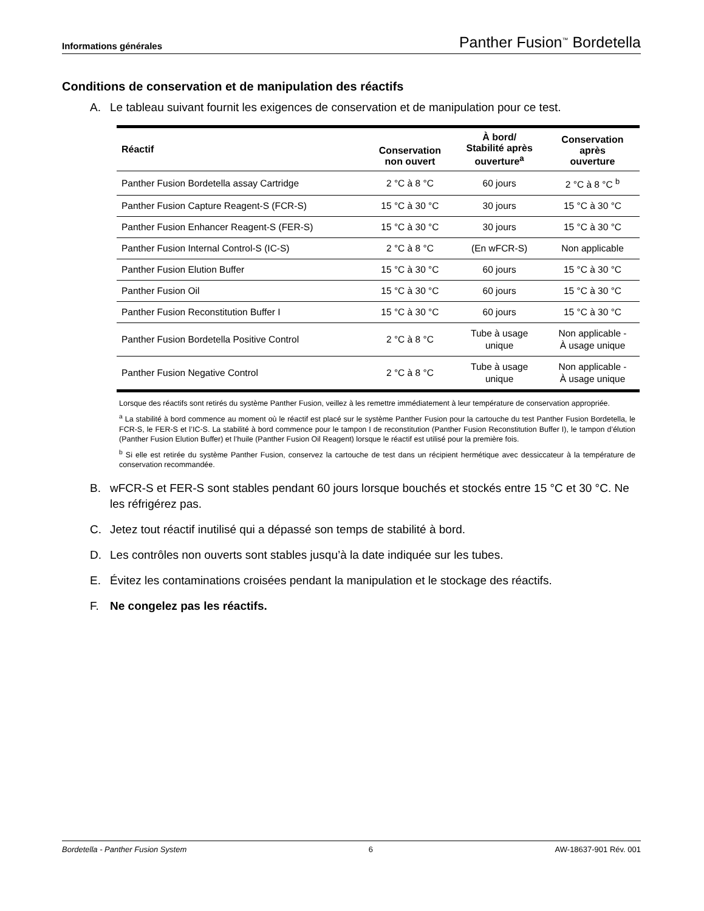Informations générales Panther Fusion<sup>™</sup> Bordetella
Conditions de conservation et de manipulation des réactifs
A. Le tableau suivant fournit les exigences de conservation et de manipulation pour ce test.
| Réactif | Conservation non ouvert | À bord/ Stabilité après ouverture<sup>a</sup> | Conservation après ouverture |
| --- | --- | --- | --- |
| Panther Fusion Bordetella assay Cartridge | 2 °C à 8 °C | 60 jours | 2 °C à 8 °C <sup>b</sup> |
| Panther Fusion Capture Reagent-S (FCR-S) | 15 °C à 30 °C | 30 jours | 15 °C à 30 °C |
| Panther Fusion Enhancer Reagent-S (FER-S) | 15 °C à 30 °C | 30 jours | 15 °C à 30 °C |
| Panther Fusion Internal Control-S (IC-S) | 2 °C à 8 °C | (En wFCR-S) | Non applicable |
| Panther Fusion Elution Buffer | 15 °C à 30 °C | 60 jours | 15 °C à 30 °C |
| Panther Fusion Oil | 15 °C à 30 °C | 60 jours | 15 °C à 30 °C |
| Panther Fusion Reconstitution Buffer I | 15 °C à 30 °C | 60 jours | 15 °C à 30 °C |
| Panther Fusion Bordetella Positive Control | 2 °C à 8 °C | Tube à usage unique | Non applicable - À usage unique |
| Panther Fusion Negative Control | 2 °C à 8 °C | Tube à usage unique | Non applicable - À usage unique |
Lorsque des réactifs sont retirés du système Panther Fusion, veillez à les remettre immédiatement à leur température de conservation appropriée.
<sup>a</sup> La stabilité à bord commence au moment où le réactif est placé sur le système Panther Fusion pour la cartouche du test Panther Fusion Bordetella, le FCR-S, le FER-S et l’IC-S. La stabilité à bord commence pour le tampon I de reconstitution (Panther Fusion Reconstitution Buffer I), le tampon d’élution (Panther Fusion Elution Buffer) et l’huile (Panther Fusion Oil Reagent) lorsque le réactif est utilisé pour la première fois.
<sup>b</sup> Si elle est retirée du système Panther Fusion, conservez la cartouche de test dans un récipient hermétique avec dessiccateur à la température de conservation recommandée.
B. wFCR-S et FER-S sont stables pendant 60 jours lorsque bouchés et stockés entre 15 °C et 30 °C. Ne les réfrigérez pas.
C. Jetez tout réactif inutilisé qui a dépassé son temps de stabilité à bord.
D. Les contrôles non ouverts sont stables jusqu’à la date indiquée sur les tubes.
E. Évitez les contaminations croisées pendant la manipulation et le stockage des réactifs.
F. Ne congelez pas les réactifs.
Bordetella - Panther Fusion System 6 AW-18637-901 Rév. 001